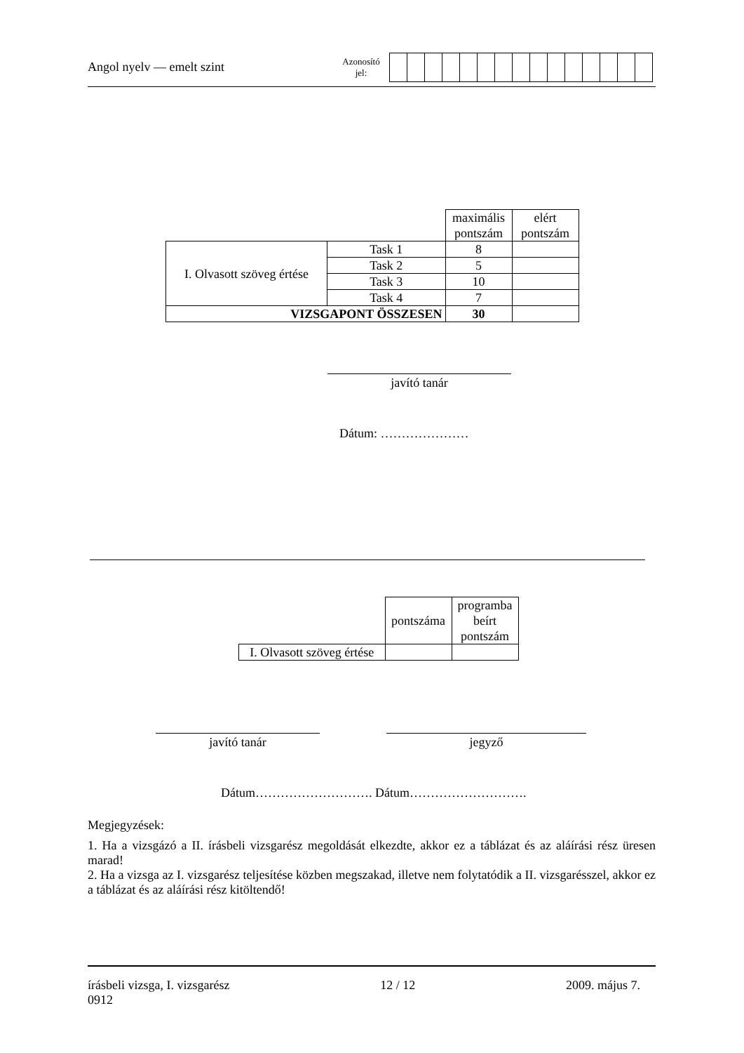Angol nyelv — emelt szint
Azonosító
jel:
| | | maximális pontszám | elért pontszám |
| I. Olvasott szöveg értése | Task 1 | 8 | |
| | Task 2 | 5 | |
| | Task 3 | 10 | |
| | Task 4 | 7 | |
| VIZSGAPONT ÖSSZESEN | | 30 | |
javító tanár
Dátum: …………………
| | pontszáma | programba beírt pontszám |
| I. Olvasott szöveg értése | | |
javító tanár jegyző
Dátum………………………. Dátum……………………….
Megjegyzések:
1. Ha a vizsgázó a II. írásbeli vizsgarész megoldását elkezdte, akkor ez a táblázat és az aláírási rész üresen marad!
2. Ha a vizsga az I. vizsgarész teljesítése közben megszakad, illetve nem folytatódik a II. vizsgarésszel, akkor ez a táblázat és az aláírási rész kitöltendő!
írásbeli vizsga, I. vizsgarész
0912
12 / 12 2009. május 7.